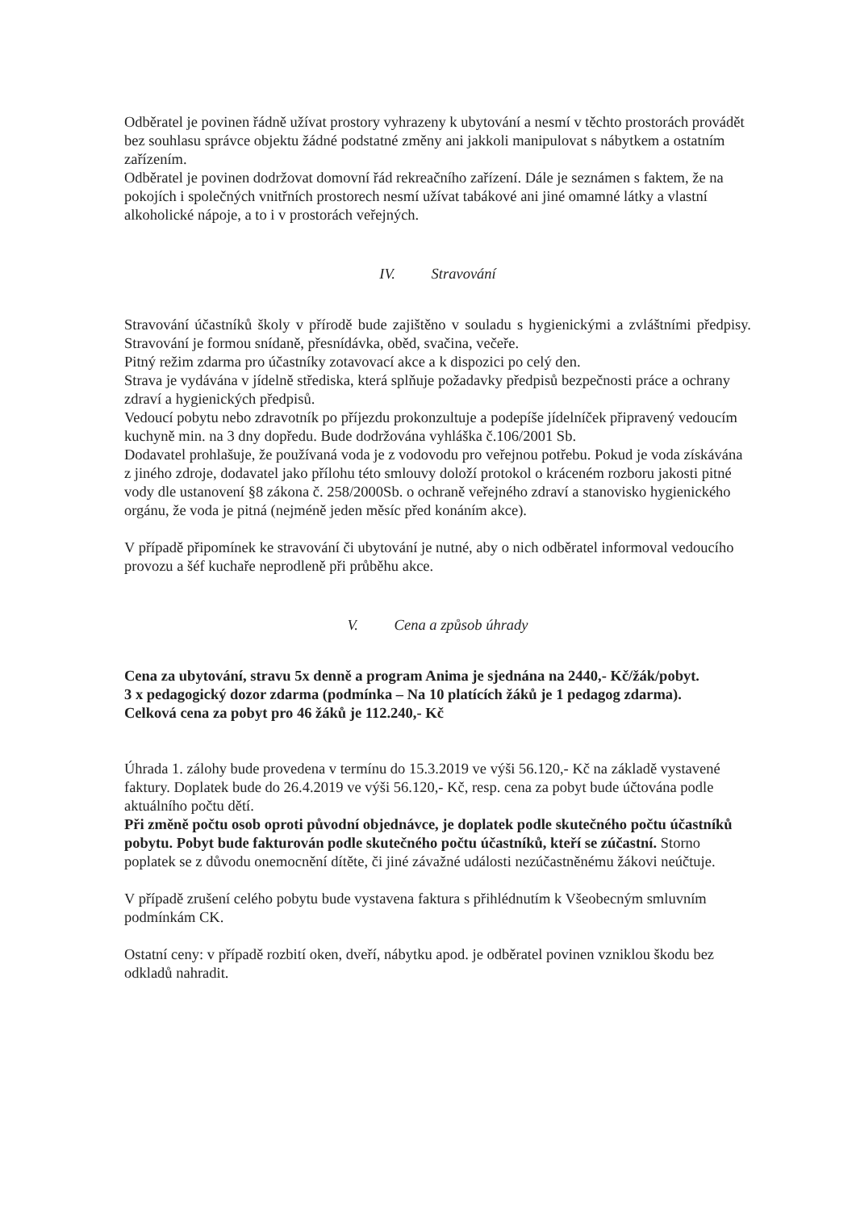Odběratel je povinen řádně užívat prostory vyhrazeny k ubytování a nesmí v těchto prostorách provádět bez souhlasu správce objektu žádné podstatné změny ani jakkoli manipulovat s nábytkem a ostatním zařízením.
Odběratel je povinen dodržovat domovní řád rekreačního zařízení. Dále je seznámen s faktem, že na pokojích i společných vnitřních prostorech nesmí užívat tabákové ani jiné omamné látky a vlastní alkoholické nápoje, a to i v prostorách veřejných.
IV. Stravování
Stravování účastníků školy v přírodě bude zajištěno v souladu s hygienickými a zvláštními předpisy. Stravování je formou snídaně, přesnídávka, oběd, svačina, večeře.
Pitný režim zdarma pro účastníky zotavovací akce a k dispozici po celý den.
Strava je vydávána v jídelně střediska, která splňuje požadavky předpisů bezpečnosti práce a ochrany zdraví a hygienických předpisů.
Vedoucí pobytu nebo zdravotník po příjezdu prokonzultuje a podepíše jídelníček připravený vedoucím kuchyně min. na 3 dny dopředu. Bude dodržována vyhláška č.106/2001 Sb.
Dodavatel prohlašuje, že používaná voda je z vodovodu pro veřejnou potřebu. Pokud je voda získávána z jiného zdroje, dodavatel jako přílohu této smlouvy doloží protokol o kráceném rozboru jakosti pitné vody dle ustanovení §8 zákona č. 258/2000Sb. o ochraně veřejného zdraví a stanovisko hygienického orgánu, že voda je pitná (nejméně jeden měsíc před konáním akce).
V případě připomínek ke stravování či ubytování je nutné, aby o nich odběratel informoval vedoucího provozu a šéf kuchaře neprodleně při průběhu akce.
V. Cena a způsob úhrady
Cena za ubytování, stravu 5x denně a program Anima je sjednána na 2440,- Kč/žák/pobyt.
3 x pedagogický dozor zdarma (podmínka – Na 10 platících žáků je 1 pedagog zdarma).
Celková cena za pobyt pro 46 žáků je 112.240,- Kč
Úhrada 1. zálohy bude provedena v termínu do 15.3.2019 ve výši 56.120,- Kč na základě vystavené faktury. Doplatek bude do 26.4.2019 ve výši 56.120,- Kč, resp. cena za pobyt bude účtována podle aktuálního počtu dětí.
Při změně počtu osob oproti původní objednávce, je doplatek podle skutečného počtu účastníků pobytu. Pobyt bude fakturován podle skutečného počtu účastníků, kteří se zúčastní. Storno poplatek se z důvodu onemocnění dítěte, či jiné závažné události nezúčastněnému žákovi neúčtuje.
V případě zrušení celého pobytu bude vystavena faktura s přihlédnutím k Všeobecným smluvním podmínkám CK.
Ostatní ceny: v případě rozbití oken, dveří, nábytku apod. je odběratel povinen vzniklou škodu bez odkladů nahradit.